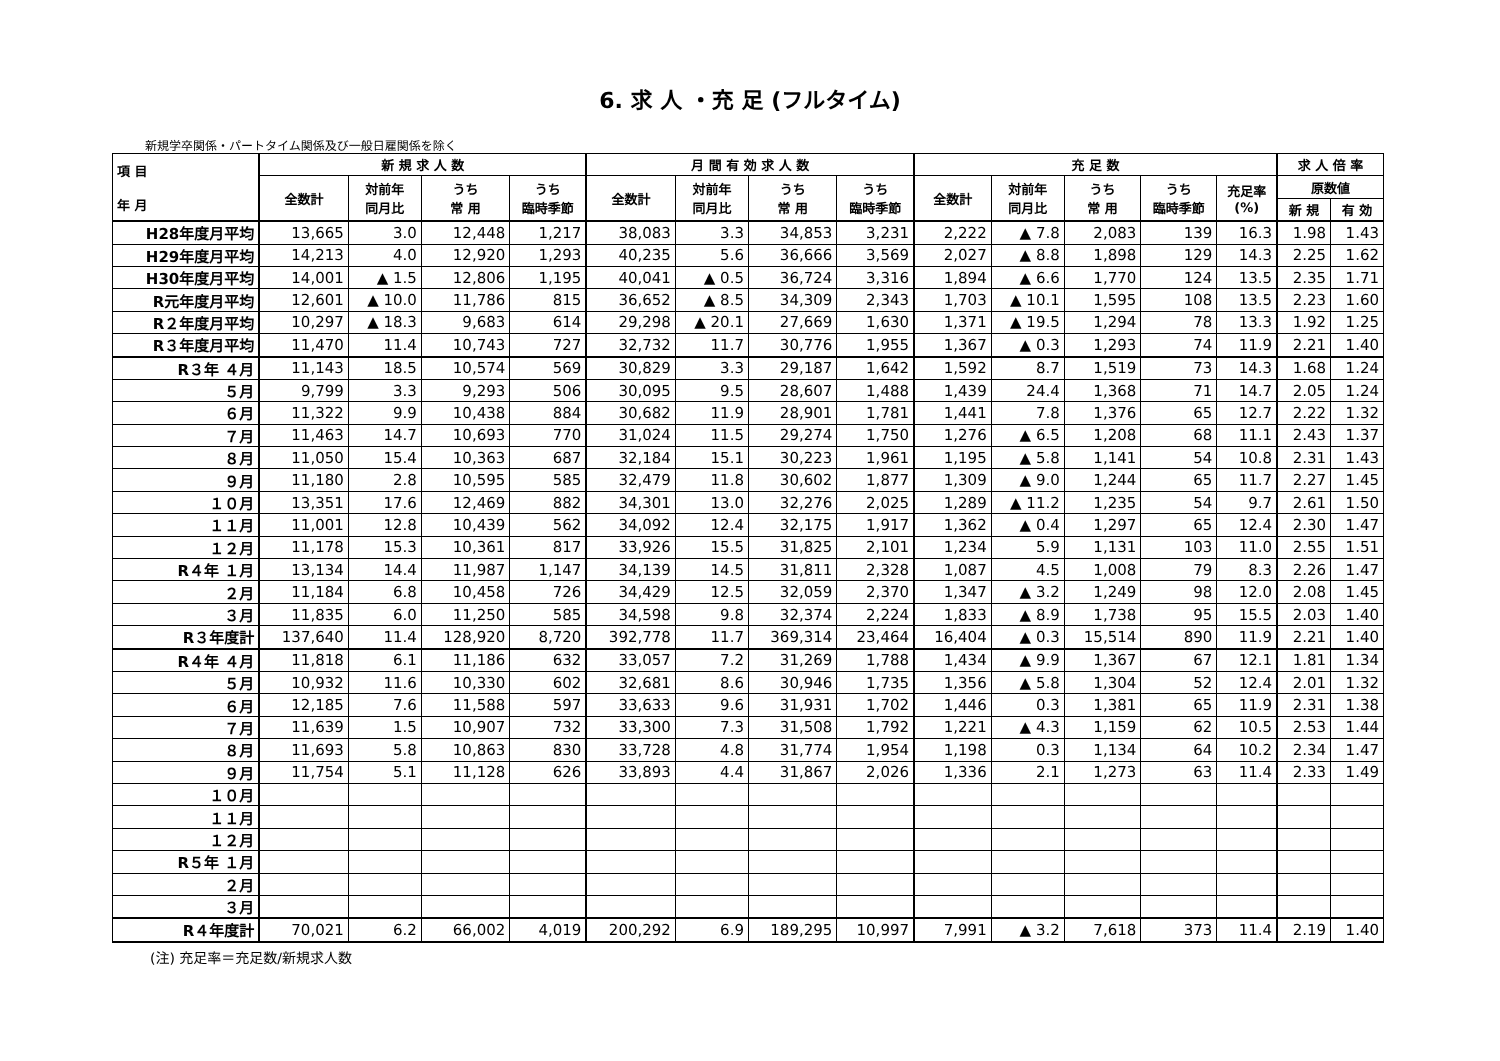6. 求 人 ・充 足 (フルタイム)
新規学卒関係・パートタイム関係及び一般日雇関係を除く
| 項 目 年 月 | 新 規 求 人 数 | | | | 月 間 有 効 求 人 数 | | | | 充 足 数 | | | | | 求 人 倍 率 | |
| --- | --- | --- | --- | --- | --- | --- | --- | --- | --- | --- | --- | --- | --- | --- | --- |
| | 全数計 | 対前年 同月比 | うち 常 用 | うち 臨時季節 | 全数計 | 対前年 同月比 | うち 常 用 | うち 臨時季節 | 全数計 | 対前年 同月比 | うち 常 用 | うち 臨時季節 | 充足率 (%) | 原数値 | |
| | | | | | | | | | | | | | | 新 規 | 有 効 |
| H28年度月平均 | 13,665 | 3.0 | 12,448 | 1,217 | 38,083 | 3.3 | 34,853 | 3,231 | 2,222 | ▲ 7.8 | 2,083 | 139 | 16.3 | 1.98 | 1.43 |
| H29年度月平均 | 14,213 | 4.0 | 12,920 | 1,293 | 40,235 | 5.6 | 36,666 | 3,569 | 2,027 | ▲ 8.8 | 1,898 | 129 | 14.3 | 2.25 | 1.62 |
| H30年度月平均 | 14,001 | ▲ 1.5 | 12,806 | 1,195 | 40,041 | ▲ 0.5 | 36,724 | 3,316 | 1,894 | ▲ 6.6 | 1,770 | 124 | 13.5 | 2.35 | 1.71 |
| R元年度月平均 | 12,601 | ▲ 10.0 | 11,786 | 815 | 36,652 | ▲ 8.5 | 34,309 | 2,343 | 1,703 | ▲ 10.1 | 1,595 | 108 | 13.5 | 2.23 | 1.60 |
| R２年度月平均 | 10,297 | ▲ 18.3 | 9,683 | 614 | 29,298 | ▲ 20.1 | 27,669 | 1,630 | 1,371 | ▲ 19.5 | 1,294 | 78 | 13.3 | 1.92 | 1.25 |
| R３年度月平均 | 11,470 | 11.4 | 10,743 | 727 | 32,732 | 11.7 | 30,776 | 1,955 | 1,367 | ▲ 0.3 | 1,293 | 74 | 11.9 | 2.21 | 1.40 |
| R３年 ４月 | 11,143 | 18.5 | 10,574 | 569 | 30,829 | 3.3 | 29,187 | 1,642 | 1,592 | 8.7 | 1,519 | 73 | 14.3 | 1.68 | 1.24 |
| ５月 | 9,799 | 3.3 | 9,293 | 506 | 30,095 | 9.5 | 28,607 | 1,488 | 1,439 | 24.4 | 1,368 | 71 | 14.7 | 2.05 | 1.24 |
| ６月 | 11,322 | 9.9 | 10,438 | 884 | 30,682 | 11.9 | 28,901 | 1,781 | 1,441 | 7.8 | 1,376 | 65 | 12.7 | 2.22 | 1.32 |
| ７月 | 11,463 | 14.7 | 10,693 | 770 | 31,024 | 11.5 | 29,274 | 1,750 | 1,276 | ▲ 6.5 | 1,208 | 68 | 11.1 | 2.43 | 1.37 |
| ８月 | 11,050 | 15.4 | 10,363 | 687 | 32,184 | 15.1 | 30,223 | 1,961 | 1,195 | ▲ 5.8 | 1,141 | 54 | 10.8 | 2.31 | 1.43 |
| ９月 | 11,180 | 2.8 | 10,595 | 585 | 32,479 | 11.8 | 30,602 | 1,877 | 1,309 | ▲ 9.0 | 1,244 | 65 | 11.7 | 2.27 | 1.45 |
| １０月 | 13,351 | 17.6 | 12,469 | 882 | 34,301 | 13.0 | 32,276 | 2,025 | 1,289 | ▲ 11.2 | 1,235 | 54 | 9.7 | 2.61 | 1.50 |
| １１月 | 11,001 | 12.8 | 10,439 | 562 | 34,092 | 12.4 | 32,175 | 1,917 | 1,362 | ▲ 0.4 | 1,297 | 65 | 12.4 | 2.30 | 1.47 |
| １２月 | 11,178 | 15.3 | 10,361 | 817 | 33,926 | 15.5 | 31,825 | 2,101 | 1,234 | 5.9 | 1,131 | 103 | 11.0 | 2.55 | 1.51 |
| R４年 １月 | 13,134 | 14.4 | 11,987 | 1,147 | 34,139 | 14.5 | 31,811 | 2,328 | 1,087 | 4.5 | 1,008 | 79 | 8.3 | 2.26 | 1.47 |
| ２月 | 11,184 | 6.8 | 10,458 | 726 | 34,429 | 12.5 | 32,059 | 2,370 | 1,347 | ▲ 3.2 | 1,249 | 98 | 12.0 | 2.08 | 1.45 |
| ３月 | 11,835 | 6.0 | 11,250 | 585 | 34,598 | 9.8 | 32,374 | 2,224 | 1,833 | ▲ 8.9 | 1,738 | 95 | 15.5 | 2.03 | 1.40 |
| R３年度計 | 137,640 | 11.4 | 128,920 | 8,720 | 392,778 | 11.7 | 369,314 | 23,464 | 16,404 | ▲ 0.3 | 15,514 | 890 | 11.9 | 2.21 | 1.40 |
| R４年 ４月 | 11,818 | 6.1 | 11,186 | 632 | 33,057 | 7.2 | 31,269 | 1,788 | 1,434 | ▲ 9.9 | 1,367 | 67 | 12.1 | 1.81 | 1.34 |
| ５月 | 10,932 | 11.6 | 10,330 | 602 | 32,681 | 8.6 | 30,946 | 1,735 | 1,356 | ▲ 5.8 | 1,304 | 52 | 12.4 | 2.01 | 1.32 |
| ６月 | 12,185 | 7.6 | 11,588 | 597 | 33,633 | 9.6 | 31,931 | 1,702 | 1,446 | 0.3 | 1,381 | 65 | 11.9 | 2.31 | 1.38 |
| ７月 | 11,639 | 1.5 | 10,907 | 732 | 33,300 | 7.3 | 31,508 | 1,792 | 1,221 | ▲ 4.3 | 1,159 | 62 | 10.5 | 2.53 | 1.44 |
| ８月 | 11,693 | 5.8 | 10,863 | 830 | 33,728 | 4.8 | 31,774 | 1,954 | 1,198 | 0.3 | 1,134 | 64 | 10.2 | 2.34 | 1.47 |
| ９月 | 11,754 | 5.1 | 11,128 | 626 | 33,893 | 4.4 | 31,867 | 2,026 | 1,336 | 2.1 | 1,273 | 63 | 11.4 | 2.33 | 1.49 |
| １０月 | | | | | | | | | | | | | | | |
| １１月 | | | | | | | | | | | | | | | |
| １２月 | | | | | | | | | | | | | | | |
| R５年 １月 | | | | | | | | | | | | | | | |
| ２月 | | | | | | | | | | | | | | | |
| ３月 | | | | | | | | | | | | | | | |
| R４年度計 | 70,021 | 6.2 | 66,002 | 4,019 | 200,292 | 6.9 | 189,295 | 10,997 | 7,991 | ▲ 3.2 | 7,618 | 373 | 11.4 | 2.19 | 1.40 |
(注) 充足率＝充足数/新規求人数